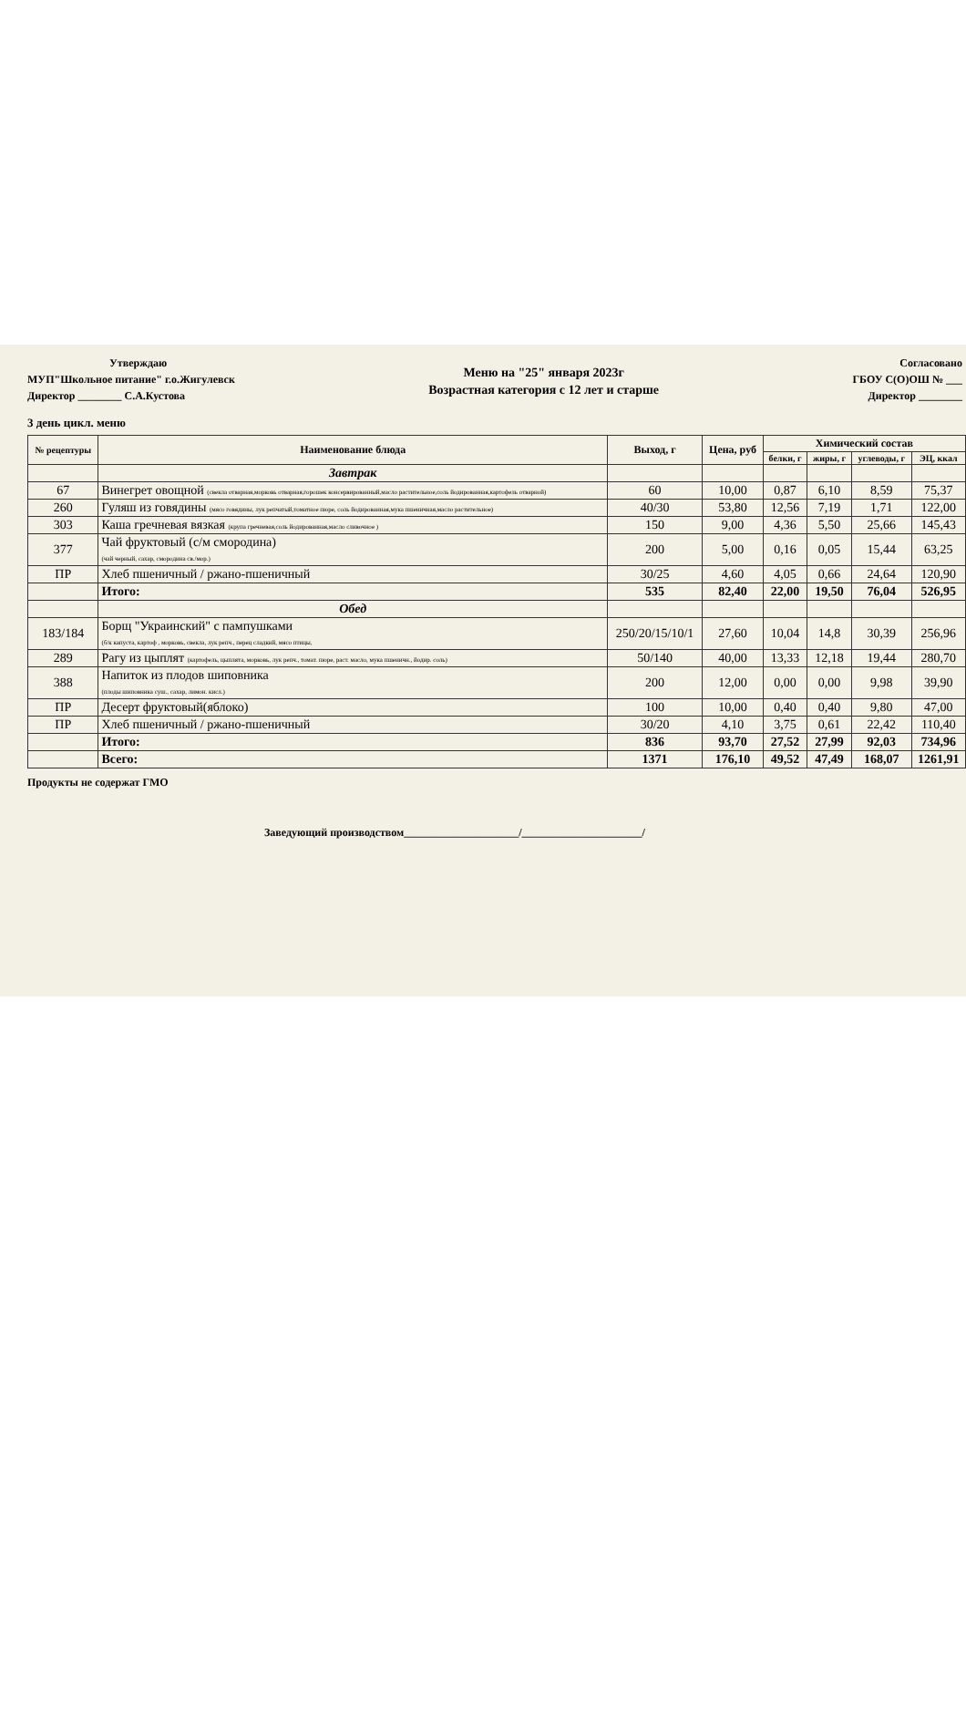Утверждаю
МУП"Школьное питание" г.о.Жигулевск
Директор ________ С.А.Кустова
3 день цикл. меню
Меню на "25" января 2023г
Возрастная категория с 12 лет и старше
Согласовано
ГБОУ С(О)ОШ № ___
Директор ________
| № рецептуры | Наименование блюда | Выход, г | Цена, руб | Химический состав | | | |
| --- | --- | --- | --- | --- | --- | --- | --- |
| | | | | белки, г | жиры, г | углеводы, г | ЭЦ, ккал |
| | Завтрак | | | | | | |
| 67 | Винегрет овощной (свекла отварная,морковь отварная,горошек консервированный,масло растительное,соль йодированная,картофель отварной) | 60 | 10,00 | 0,87 | 6,10 | 8,59 | 75,37 |
| 260 | Гуляш из говядины (мясо говядины, лук репчатый,томатное пюре, соль йодированная,мука пшеничная,масло растительное) | 40/30 | 53,80 | 12,56 | 7,19 | 1,71 | 122,00 |
| 303 | Каша гречневая вязкая (крупа гречневая,соль йодированная,масло сливочное ) | 150 | 9,00 | 4,36 | 5,50 | 25,66 | 145,43 |
| 377 | Чай фруктовый (с/м смородина) (чай черный, сахар, смородина св./мор.) | 200 | 5,00 | 0,16 | 0,05 | 15,44 | 63,25 |
| ПР | Хлеб пшеничный / ржано-пшеничный | 30/25 | 4,60 | 4,05 | 0,66 | 24,64 | 120,90 |
| | Итого: | 535 | 82,40 | 22,00 | 19,50 | 76,04 | 526,95 |
| | Обед | | | | | | |
| 183/184 | Борщ "Украинский" с пампушками (б/к капуста, картоф , морковь, свекла, лук репч., перец сладкий, мясо птицы, | 250/20/15/10/1 | 27,60 | 10,04 | 14,8 | 30,39 | 256,96 |
| 289 | Рагу из цыплят (картофель, цыплята, морковь, лук репч., томат. пюре, раст. масло, мука пшеничн., йодир. соль) | 50/140 | 40,00 | 13,33 | 12,18 | 19,44 | 280,70 |
| 388 | Напиток из плодов шиповника (плоды шиповника суш., сахар, лимон. кисл.) | 200 | 12,00 | 0,00 | 0,00 | 9,98 | 39,90 |
| ПР | Десерт фруктовый(яблоко) | 100 | 10,00 | 0,40 | 0,40 | 9,80 | 47,00 |
| ПР | Хлеб пшеничный / ржано-пшеничный | 30/20 | 4,10 | 3,75 | 0,61 | 22,42 | 110,40 |
| | Итого: | 836 | 93,70 | 27,52 | 27,99 | 92,03 | 734,96 |
| | Всего: | 1371 | 176,10 | 49,52 | 47,49 | 168,07 | 1261,91 |
Продукты не содержат ГМО
Заведующий производством_____________________/______________________/